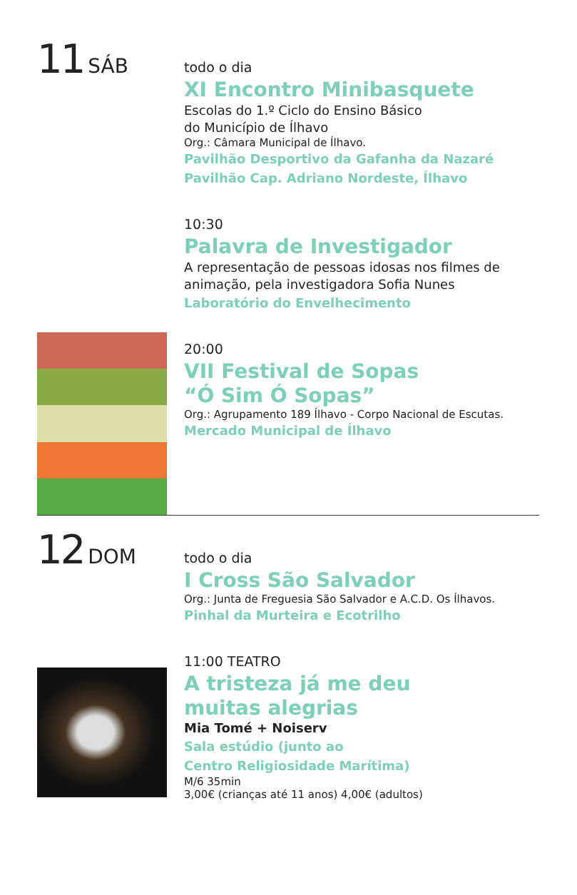11 SÁB
todo o dia
XI Encontro Minibasquete
Escolas do 1.º Ciclo do Ensino Básico
do Município de Ílhavo
Org.: Câmara Municipal de Ílhavo.
Pavilhão Desportivo da Gafanha da Nazaré
Pavilhão Cap. Adriano Nordeste, Ílhavo
10:30
Palavra de Investigador
A representação de pessoas idosas nos filmes de
animação, pela investigadora Sofia Nunes
Laboratório do Envelhecimento
20:00
VII Festival de Sopas
“Ó Sim Ó Sopas”
Org.: Agrupamento 189 Ílhavo - Corpo Nacional de Escutas.
Mercado Municipal de Ílhavo
12 DOM
todo o dia
I Cross São Salvador
Org.: Junta de Freguesia São Salvador e A.C.D. Os Ílhavos.
Pinhal da Murteira e Ecotrilho
11:00 TEATRO
A tristeza já me deu
muitas alegrias
Mia Tomé + Noiserv
Sala estúdio (junto ao
Centro Religiosidade Marítima)
M/6 35min
3,00€ (crianças até 11 anos) 4,00€ (adultos)